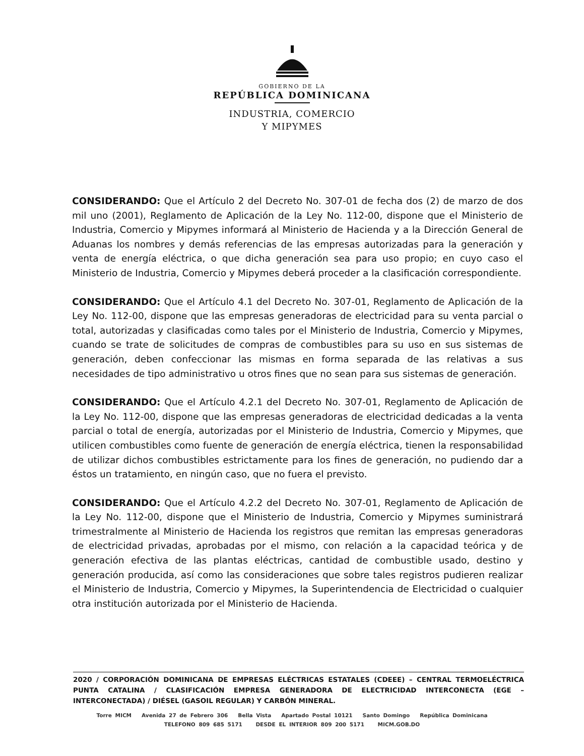GOBIERNO DE LA
REPÚBLICA DOMINICANA
INDUSTRIA, COMERCIO
Y MIPYMES
CONSIDERANDO: Que el Artículo 2 del Decreto No. 307-01 de fecha dos (2) de marzo de dos mil uno (2001), Reglamento de Aplicación de la Ley No. 112-00, dispone que el Ministerio de Industria, Comercio y Mipymes informará al Ministerio de Hacienda y a la Dirección General de Aduanas los nombres y demás referencias de las empresas autorizadas para la generación y venta de energía eléctrica, o que dicha generación sea para uso propio; en cuyo caso el Ministerio de Industria, Comercio y Mipymes deberá proceder a la clasificación correspondiente.
CONSIDERANDO: Que el Artículo 4.1 del Decreto No. 307-01, Reglamento de Aplicación de la Ley No. 112-00, dispone que las empresas generadoras de electricidad para su venta parcial o total, autorizadas y clasificadas como tales por el Ministerio de Industria, Comercio y Mipymes, cuando se trate de solicitudes de compras de combustibles para su uso en sus sistemas de generación, deben confeccionar las mismas en forma separada de las relativas a sus necesidades de tipo administrativo u otros fines que no sean para sus sistemas de generación.
CONSIDERANDO: Que el Artículo 4.2.1 del Decreto No. 307-01, Reglamento de Aplicación de la Ley No. 112-00, dispone que las empresas generadoras de electricidad dedicadas a la venta parcial o total de energía, autorizadas por el Ministerio de Industria, Comercio y Mipymes, que utilicen combustibles como fuente de generación de energía eléctrica, tienen la responsabilidad de utilizar dichos combustibles estrictamente para los fines de generación, no pudiendo dar a éstos un tratamiento, en ningún caso, que no fuera el previsto.
CONSIDERANDO: Que el Artículo 4.2.2 del Decreto No. 307-01, Reglamento de Aplicación de la Ley No. 112-00, dispone que el Ministerio de Industria, Comercio y Mipymes suministrará trimestralmente al Ministerio de Hacienda los registros que remitan las empresas generadoras de electricidad privadas, aprobadas por el mismo, con relación a la capacidad teórica y de generación efectiva de las plantas eléctricas, cantidad de combustible usado, destino y generación producida, así como las consideraciones que sobre tales registros pudieren realizar el Ministerio de Industria, Comercio y Mipymes, la Superintendencia de Electricidad o cualquier otra institución autorizada por el Ministerio de Hacienda.
2020 / CORPORACIÓN DOMINICANA DE EMPRESAS ELÉCTRICAS ESTATALES (CDEEE) – CENTRAL TERMOELÉCTRICA PUNTA CATALINA / CLASIFICACIÓN EMPRESA GENERADORA DE ELECTRICIDAD INTERCONECTA (EGE – INTERCONECTADA) / DIÉSEL (GASOIL REGULAR) Y CARBÓN MINERAL.
Torre MICM Avenida 27 de Febrero 306 Bella Vista Apartado Postal 10121 Santo Domingo República Dominicana
TELEFONO 809 685 5171 DESDE EL INTERIOR 809 200 5171 MICM.GOB.DO